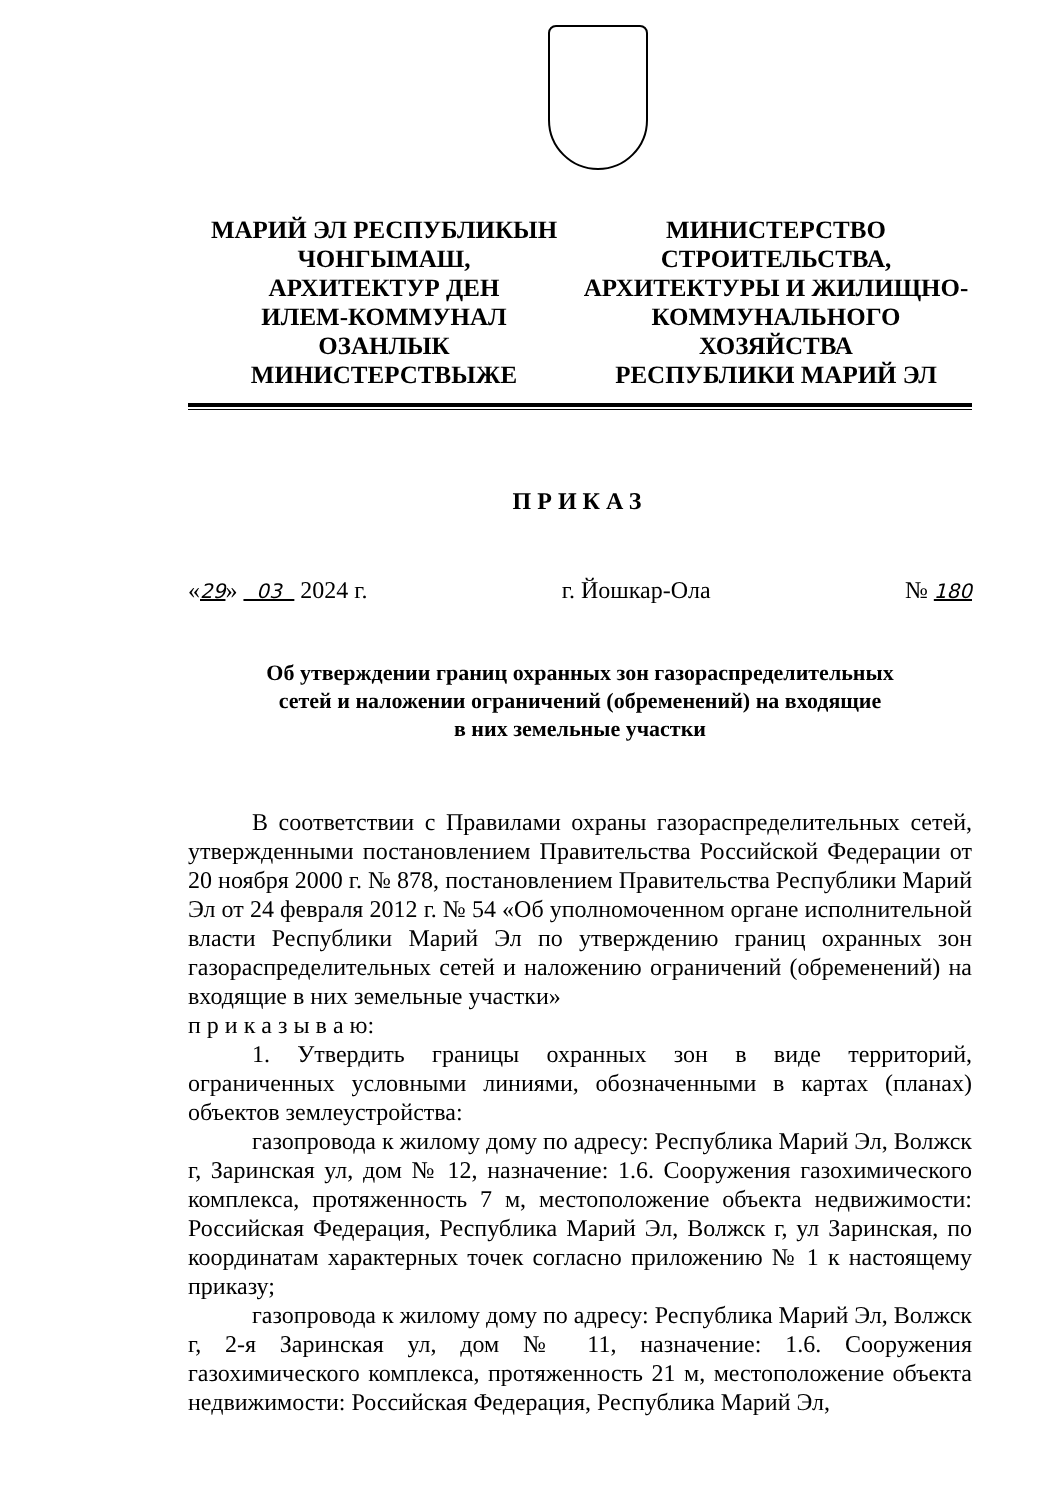МАРИЙ ЭЛ РЕСПУБЛИКЫН
ЧОНГЫМАШ,
АРХИТЕКТУР ДЕН
ИЛЕМ-КОММУНАЛ
ОЗАНЛЫК
МИНИСТЕРСТВЫЖЕ
МИНИСТЕРСТВО
СТРОИТЕЛЬСТВА,
АРХИТЕКТУРЫ И ЖИЛИЩНО-
КОММУНАЛЬНОГО
ХОЗЯЙСТВА
РЕСПУБЛИКИ МАРИЙ ЭЛ
ПРИКАЗ
«29» 03 2024 г. г. Йошкар-Ола № 180
Об утверждении границ охранных зон газораспределительных
сетей и наложении ограничений (обременений) на входящие
в них земельные участки
В соответствии с Правилами охраны газораспределительных сетей, утвержденными постановлением Правительства Российской Федерации от 20 ноября 2000 г. № 878, постановлением Правительства Республики Марий Эл от 24 февраля 2012 г. № 54 «Об уполномоченном органе исполнительной власти Республики Марий Эл по утверждению границ охранных зон газораспределительных сетей и наложению ограничений (обременений) на входящие в них земельные участки»
п р и к а з ы в а ю:
1. Утвердить границы охранных зон в виде территорий, ограниченных условными линиями, обозначенными в картах (планах) объектов землеустройства:
газопровода к жилому дому по адресу: Республика Марий Эл, Волжск г, Заринская ул, дом № 12, назначение: 1.6. Сооружения газохимического комплекса, протяженность 7 м, местоположение объекта недвижимости: Российская Федерация, Республика Марий Эл, Волжск г, ул Заринская, по координатам характерных точек согласно приложению № 1 к настоящему приказу;
газопровода к жилому дому по адресу: Республика Марий Эл, Волжск г, 2-я Заринская ул, дом № 11, назначение: 1.6. Сооружения газохимического комплекса, протяженность 21 м, местоположение объекта недвижимости: Российская Федерация, Республика Марий Эл,